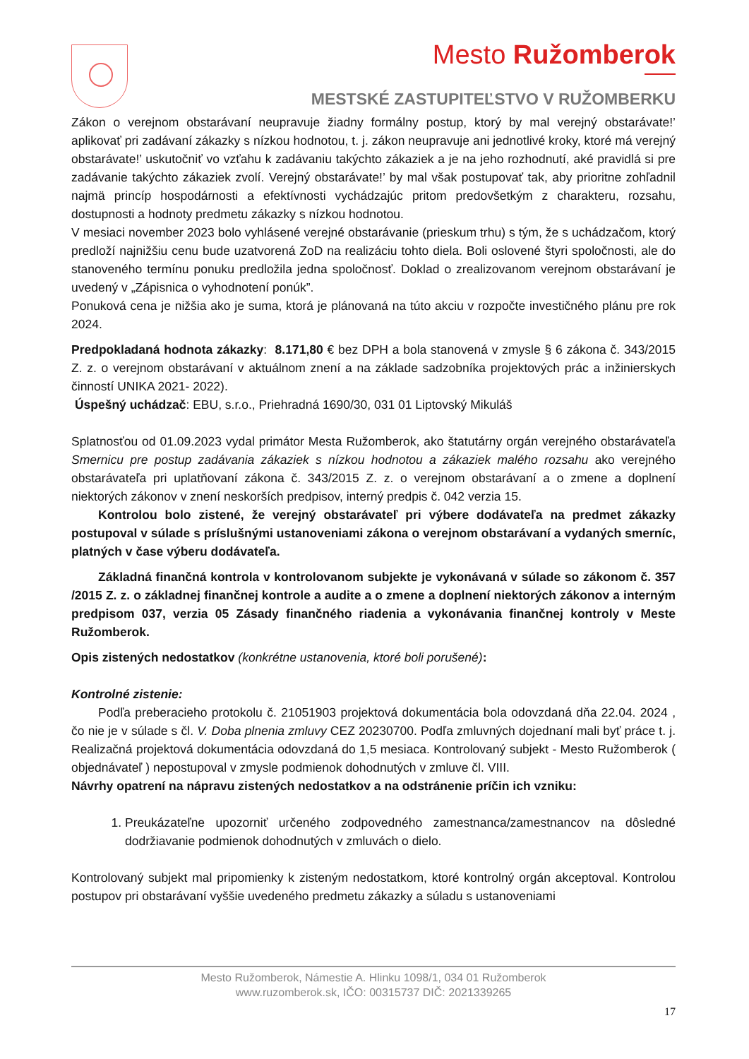Mesto Ružomberok
MESTSKÉ ZASTUPITEĽSTVO V RUŽOMBERKU
Zákon o verejnom obstarávaní neupravuje žiadny formálny postup, ktorý by mal verejný obstarávate!’ aplikovať pri zadávaní zákazky s nízkou hodnotou, t. j. zákon neupravuje ani jednotlivé kroky, ktoré má verejný obstarávate!’ uskutočniť vo vzťahu k zadávaniu takýchto zákaziek a je na jeho rozhodnutí, aké pravidlá si pre zadávanie takýchto zákaziek zvolí. Verejný obstarávate!’ by mal však postupovať tak, aby prioritne zohľadnil najmä princíp hospodárnosti a efektívnosti vychádzajúc pritom predovšetkým z charakteru, rozsahu, dostupnosti a hodnoty predmetu zákazky s nízkou hodnotou.
V mesiaci november 2023 bolo vyhlásené verejné obstarávanie (prieskum trhu) s tým, že s uchádzačom, ktorý predloží najnižšiu cenu bude uzatvorená ZoD na realizáciu tohto diela. Boli oslovené štyri spoločnosti, ale do stanoveného termínu ponuku predložila jedna spoločnosť. Doklad o zrealizovanom verejnom obstarávaní je uvedený v „Zápisnica o vyhodnotení ponúk”.
Ponuková cena je nižšia ako je suma, ktorá je plánovaná na túto akciu v rozpočte investičného plánu pre rok 2024.
Predpokladaná hodnota zákazky: 8.171,80 € bez DPH a bola stanovená v zmysle § 6 zákona č. 343/2015 Z. z. o verejnom obstarávaní v aktuálnom znení a na základe sadzobníka projektových prác a inžinierskych činností UNIKA 2021- 2022).
Úspešný uchádzač: EBU, s.r.o., Priehradná 1690/30, 031 01 Liptovský Mikuláš
Splatnosťou od 01.09.2023 vydal primátor Mesta Ružomberok, ako štatutárny orgán verejného obstarávateľa Smernicu pre postup zadávania zákaziek s nízkou hodnotou a zákaziek malého rozsahu ako verejného obstarávateľa pri uplatňovaní zákona č. 343/2015 Z. z. o verejnom obstarávaní a o zmene a doplnení niektorých zákonov v znení neskorších predpisov, interný predpis č. 042 verzia 15.
Kontrolou bolo zistené, že verejný obstarávateľ pri výbere dodávateľa na predmet zákazky postupoval v súlade s príslušnými ustanoveniami zákona o verejnom obstarávaní a vydaných smerníc, platných v čase výberu dodávateľa.
Základná finančná kontrola v kontrolovanom subjekte je vykonávaná v súlade so zákonom č. 357 /2015 Z. z. o základnej finančnej kontrole a audite a o zmene a doplnení niektorých zákonov a interným predpisom 037, verzia 05 Zásady finančného riadenia a vykonávania finančnej kontroly v Meste Ružomberok.
Opis zistených nedostatkov (konkrétne ustanovenia, ktoré boli porušené):
Kontrolné zistenie:
Podľa preberacieho protokolu č. 21051903 projektová dokumentácia bola odovzdaná dňa 22.04. 2024 , čo nie je v súlade s čl. V. Doba plnenia zmluvy CEZ 20230700. Podľa zmluvných dojednaní mali byť práce t. j. Realizačná projektová dokumentácia odovzdaná do 1,5 mesiaca. Kontrolovaný subjekt - Mesto Ružomberok ( objednávateľ ) nepostupoval v zmysle podmienok dohodnutých v zmluve čl. VIII.
Návrhy opatrení na nápravu zistených nedostatkov a na odstránenie príčin ich vzniku:
1. Preukázateľne upozorniť určeného zodpovedného zamestnanca/zamestnancov na dôsledné dodržiavanie podmienok dohodnutých v zmluvách o dielo.
Kontrolovaný subjekt mal pripomienky k zisteným nedostatkom, ktoré kontrolný orgán akceptoval. Kontrolou postupov pri obstarávaní vyššie uvedeného predmetu zákazky a súladu s ustanoveniami
Mesto Ružomberok, Námestie A. Hlinku 1098/1, 034 01 Ružomberok
www.ruzomberok.sk, IČO: 00315737 DIČ: 2021339265
17